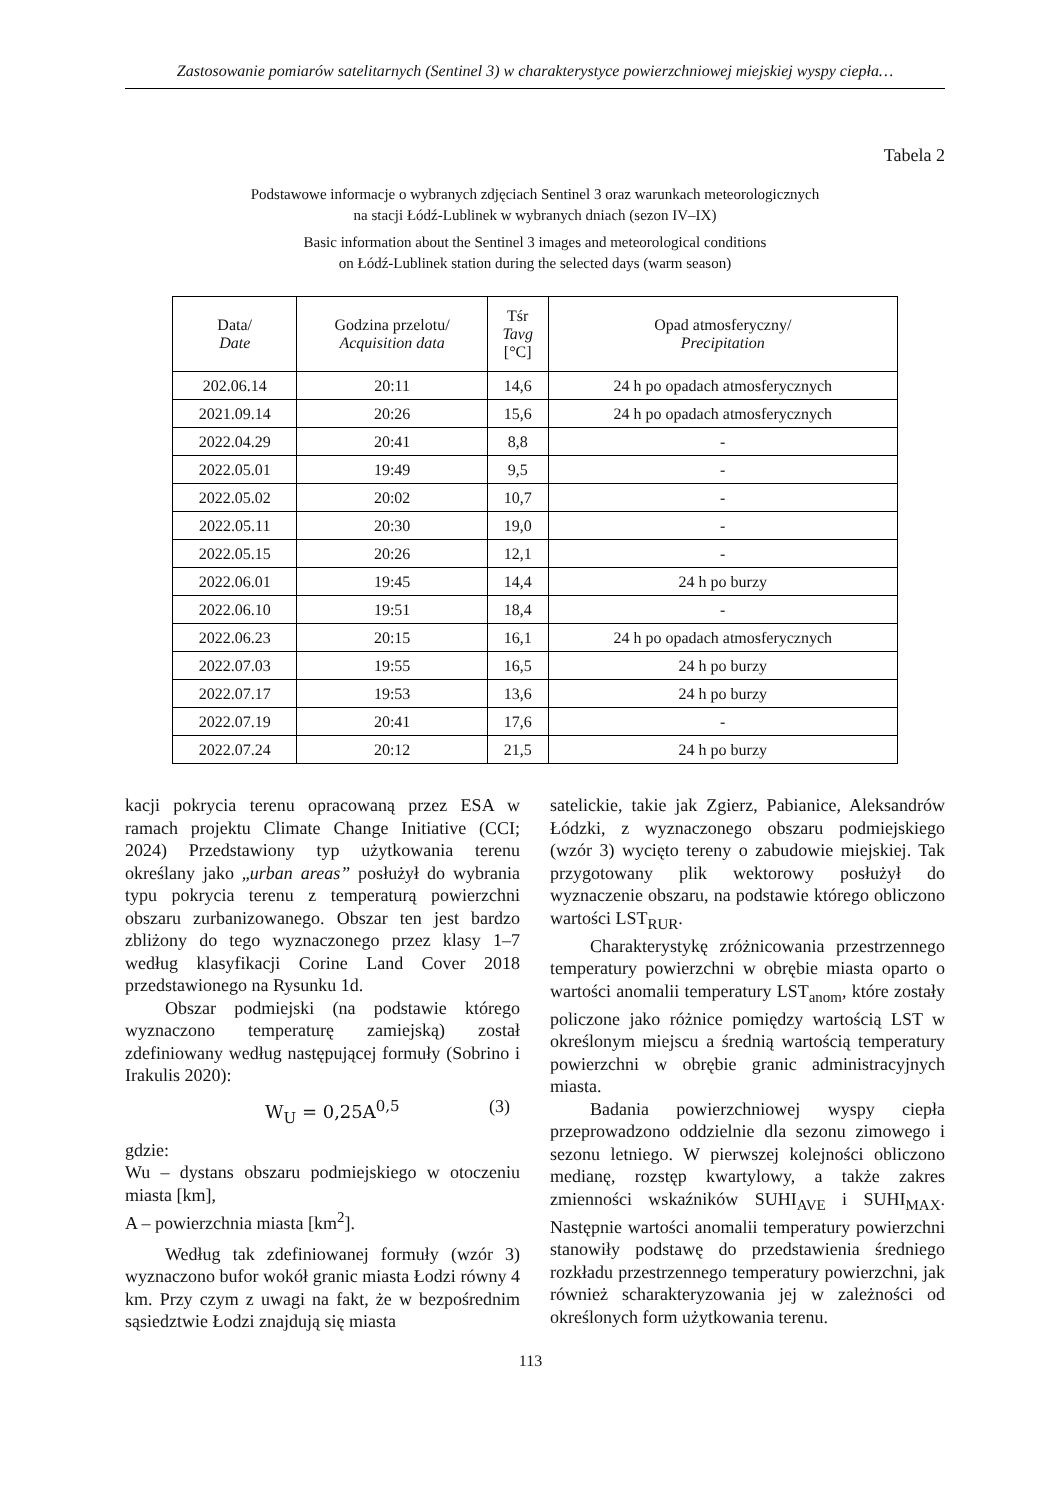Zastosowanie pomiarów satelitarnych (Sentinel 3) w charakterystyce powierzchniowej miejskiej wyspy ciepła…
Tabela 2
Podstawowe informacje o wybranych zdjęciach Sentinel 3 oraz warunkach meteorologicznych
na stacji Łódź-Lublinek w wybranych dniach (sezon IV–IX)
Basic information about the Sentinel 3 images and meteorological conditions
on Łódź-Lublinek station during the selected days (warm season)
| Data/ Date | Godzina przelotu/ Acquisition data | Tśr Tavg [°C] | Opad atmosferyczny/ Precipitation |
| --- | --- | --- | --- |
| 202.06.14 | 20:11 | 14,6 | 24 h po opadach atmosferycznych |
| 2021.09.14 | 20:26 | 15,6 | 24 h po opadach atmosferycznych |
| 2022.04.29 | 20:41 | 8,8 | - |
| 2022.05.01 | 19:49 | 9,5 | - |
| 2022.05.02 | 20:02 | 10,7 | - |
| 2022.05.11 | 20:30 | 19,0 | - |
| 2022.05.15 | 20:26 | 12,1 | - |
| 2022.06.01 | 19:45 | 14,4 | 24 h po burzy |
| 2022.06.10 | 19:51 | 18,4 | - |
| 2022.06.23 | 20:15 | 16,1 | 24 h po opadach atmosferycznych |
| 2022.07.03 | 19:55 | 16,5 | 24 h po burzy |
| 2022.07.17 | 19:53 | 13,6 | 24 h po burzy |
| 2022.07.19 | 20:41 | 17,6 | - |
| 2022.07.24 | 20:12 | 21,5 | 24 h po burzy |
kacji pokrycia terenu opracowaną przez ESA w ramach projektu Climate Change Initiative (CCI; 2024) Przedstawiony typ użytkowania terenu określany jako „urban areas” posłużył do wybrania typu pokrycia terenu z temperaturą powierzchni obszaru zurbanizowanego. Obszar ten jest bardzo zbliżony do tego wyznaczonego przez klasy 1–7 według klasyfikacji Corine Land Cover 2018 przedstawionego na Rysunku 1d.
Obszar podmiejski (na podstawie którego wyznaczono temperaturę zamiejską) został zdefiniowany według następującej formuły (Sobrino i Irakulis 2020):
W<sub>U</sub> = 0,25A<sup>0,5</sup> (3)
gdzie:
Wu – dystans obszaru podmiejskiego w otoczeniu miasta [km],
A – powierzchnia miasta [km<sup>2</sup>].
Według tak zdefiniowanej formuły (wzór 3) wyznaczono bufor wokół granic miasta Łodzi równy 4 km. Przy czym z uwagi na fakt, że w bezpośrednim sąsiedztwie Łodzi znajdują się miasta
satelickie, takie jak Zgierz, Pabianice, Aleksandrów Łódzki, z wyznaczonego obszaru podmiejskiego (wzór 3) wycięto tereny o zabudowie miejskiej. Tak przygotowany plik wektorowy posłużył do wyznaczenie obszaru, na podstawie którego obliczono wartości LST<sub>RUR</sub>.
Charakterystykę zróżnicowania przestrzennego temperatury powierzchni w obrębie miasta oparto o wartości anomalii temperatury LST<sub>anom</sub>, które zostały policzone jako różnice pomiędzy wartością LST w określonym miejscu a średnią wartością temperatury powierzchni w obrębie granic administracyjnych miasta.
Badania powierzchniowej wyspy ciepła przeprowadzono oddzielnie dla sezonu zimowego i sezonu letniego. W pierwszej kolejności obliczono medianę, rozstęp kwartylowy, a także zakres zmienności wskaźników SUHI<sub>AVE</sub> i SUHI<sub>MAX</sub>. Następnie wartości anomalii temperatury powierzchni stanowiły podstawę do przedstawienia średniego rozkładu przestrzennego temperatury powierzchni, jak również scharakteryzowania jej w zależności od określonych form użytkowania terenu.
113